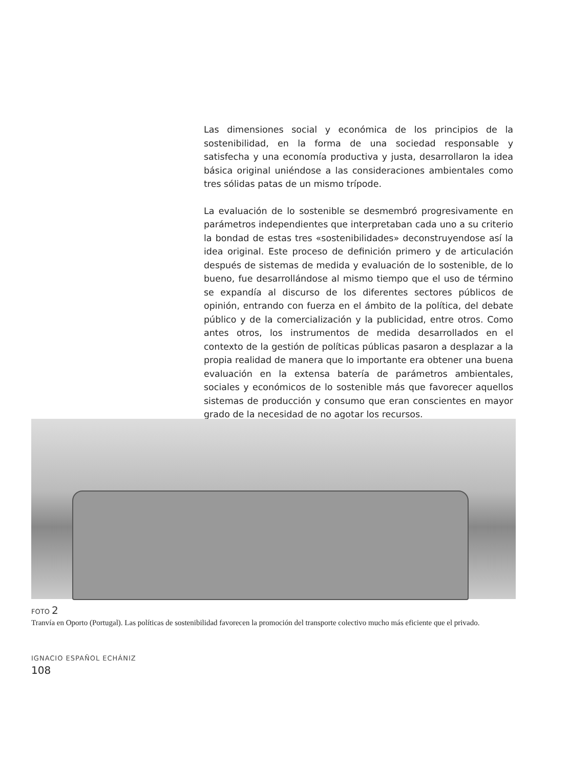Las dimensiones social y económica de los principios de la sostenibilidad, en la forma de una sociedad responsable y satisfecha y una economía productiva y justa, desarrollaron la idea básica original uniéndose a las consideraciones ambientales como tres sólidas patas de un mismo trípode.
La evaluación de lo sostenible se desmembró progresivamente en parámetros independientes que interpretaban cada uno a su criterio la bondad de estas tres «sostenibilidades» deconstruyendose así la idea original. Este proceso de definición primero y de articulación después de sistemas de medida y evaluación de lo sostenible, de lo bueno, fue desarrollándose al mismo tiempo que el uso de término se expandía al discurso de los diferentes sectores públicos de opinión, entrando con fuerza en el ámbito de la política, del debate público y de la comercialización y la publicidad, entre otros. Como antes otros, los instrumentos de medida desarrollados en el contexto de la gestión de políticas públicas pasaron a desplazar a la propia realidad de manera que lo importante era obtener una buena evaluación en la extensa batería de parámetros ambientales, sociales y económicos de lo sostenible más que favorecer aquellos sistemas de producción y consumo que eran conscientes en mayor grado de la necesidad de no agotar los recursos.
FOTO 2
Tranvía en Oporto (Portugal). Las políticas de sostenibilidad favorecen la promoción del transporte colectivo mucho más eficiente que el privado.
IGNACIO ESPAÑOL ECHÁNIZ
108